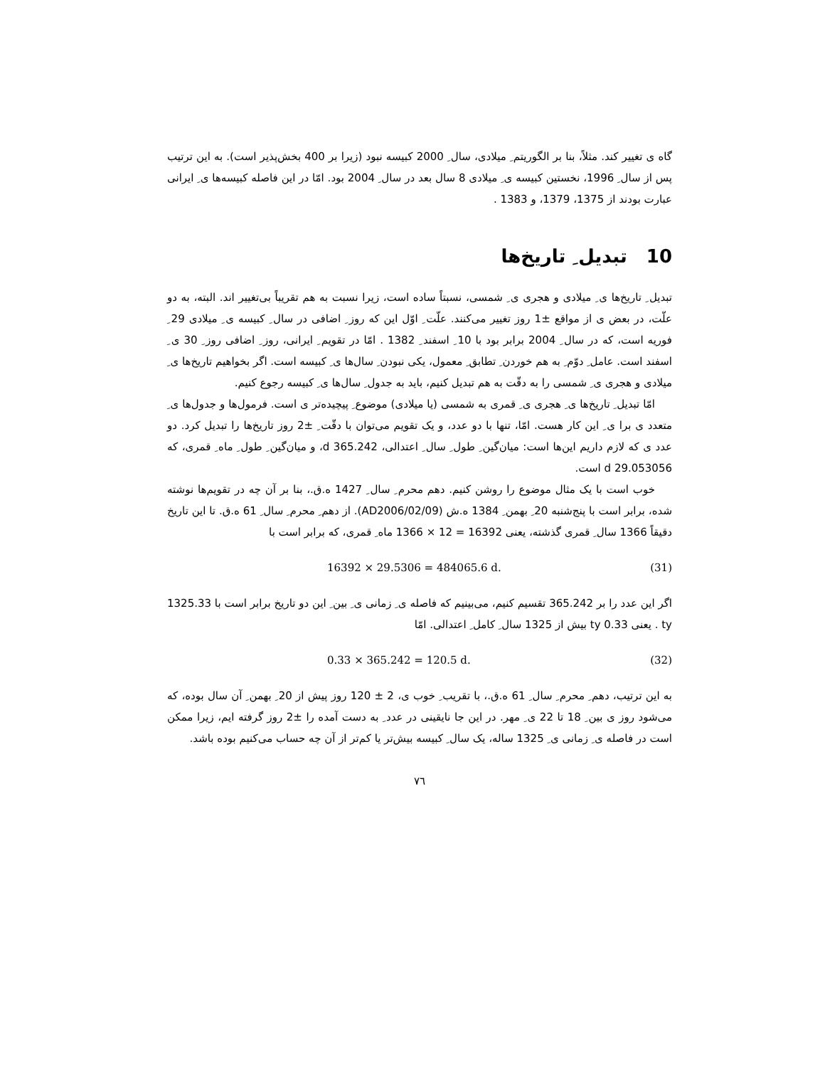گاه ی تغییر کند. مثلاً، بنا بر الگوریتم ِ میلادی، سال ِ 2000 کبیسه نبود (زیرا بر 400 بخش‌پذیر است). به این ترتیب پس از سال ِ 1996، نخستین کبیسه ی ِ میلادی 8 سال بعد در سال ِ 2004 بود. امّا در این فاصله کبیسه‌ها ی ِ ایرانی عبارت بودند از 1375، 1379، و 1383 .
10 تبدیل ِ تاریخ‌ها
تبدیل ِ تاریخ‌ها ی ِ میلادی و هجری ی ِ شمسی، نسبتاً ساده است، زیرا نسبت به هم تقریباً بی‌تغییر اند. البته، به دو علّت، در بعض ی از مواقع ±1 روز تغییر می‌کنند. علّت ِ اوّل این که روز ِ اضافی در سال ِ کبیسه ی ِ میلادی 29 ِ فوریه است، که در سال ِ 2004 برابر بود با 10 ِ اسفند ِ 1382 . امّا در تقویم ِ ایرانی، روز ِ اضافی روز ِ 30 ی ِ اسفند است. عامل ِ دوّم ِ به هم خوردن ِ تطابق ِ معمول، یکی نبودن ِ سال‌ها ی ِ کبیسه است. اگر بخواهیم تاریخ‌ها ی ِ میلادی و هجری ی ِ شمسی را به دقّت به هم تبدیل کنیم، باید به جدول ِ سال‌ها ی ِ کبیسه رجوع کنیم.
امّا تبدیل ِ تاریخ‌ها ی ِ هجری ی ِ قمری به شمسی (یا میلادی) موضوع ِ پیچیده‌تر ی است. فرمول‌ها و جدول‌ها ی ِ متعدد ی برا ی ِ این کار هست. امّا، تنها با دو عدد، و یک تقویم می‌توان با دقّت ِ ±2 روز تاریخ‌ها را تبدیل کرد. دو عدد ی که لازم داریم این‌ها است: میان‌گین ِ طول ِ سال ِ اعتدالی، 365.242 d، و میان‌گین ِ طول ِ ماه ِ قمری، که 29.053056 d است.
خوب است با یک مثال موضوع را روشن کنیم. دهم محرم ِ سال ِ 1427 ه.ق.، بنا بر آن چه در تقویم‌ها نوشته شده، برابر است با پنج‌شنبه 20 ِ بهمن ِ 1384 ه.ش (AD2006/02/09). از دهم ِ محرم ِ سال ِ 61 ه.ق. تا این تاریخ دقیقاً 1366 سال ِ قمری گذشته، یعنی 16392 = 12 × 1366 ماه ِ قمری، که برابر است با
16392 × 29.5306 = 484065.6 d. (31)
اگر این عدد را بر 365.242 تقسیم کنیم، می‌بینیم که فاصله ی ِ زمانی ی ِ بین ِ این دو تاریخ برابر است با 1325.33 ty . یعنی 0.33 ty بیش از 1325 سال ِ کامل ِ اعتدالی. امّا
0.33 × 365.242 = 120.5 d. (32)
به این ترتیب، دهم ِ محرم ِ سال ِ 61 ه.ق.، با تقریب ِ خوب ی، 2 ± 120 روز پیش از 20 ِ بهمن ِ آن سال بوده، که می‌شود روز ی بین ِ 18 تا 22 ی ِ مهر. در این جا نایقینی در عدد ِ به دست آمده را ±2 روز گرفته ایم، زیرا ممکن است در فاصله ی ِ زمانی ی ِ 1325 ساله، یک سال ِ کبیسه بیش‌تر یا کم‌تر از آن چه حساب می‌کنیم بوده باشد.
٧٦